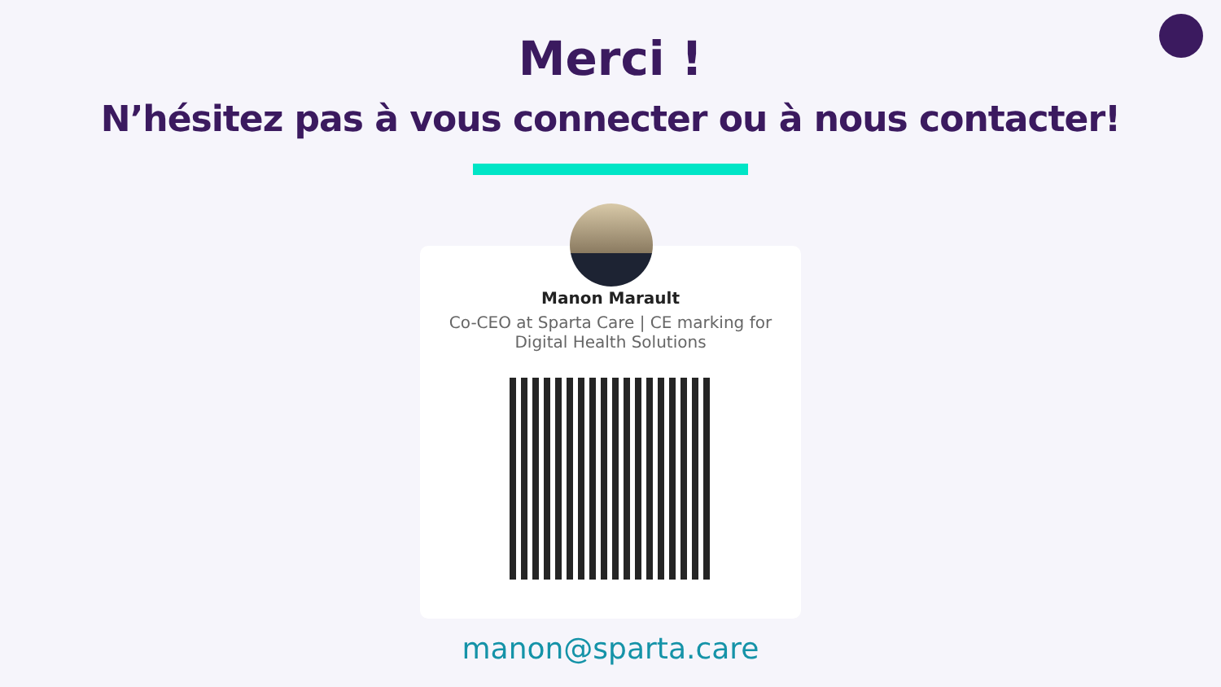Merci !
N’hésitez pas à vous connecter ou à nous contacter!
Manon Marault
Co-CEO at Sparta Care | CE marking for Digital Health Solutions
manon@sparta.care